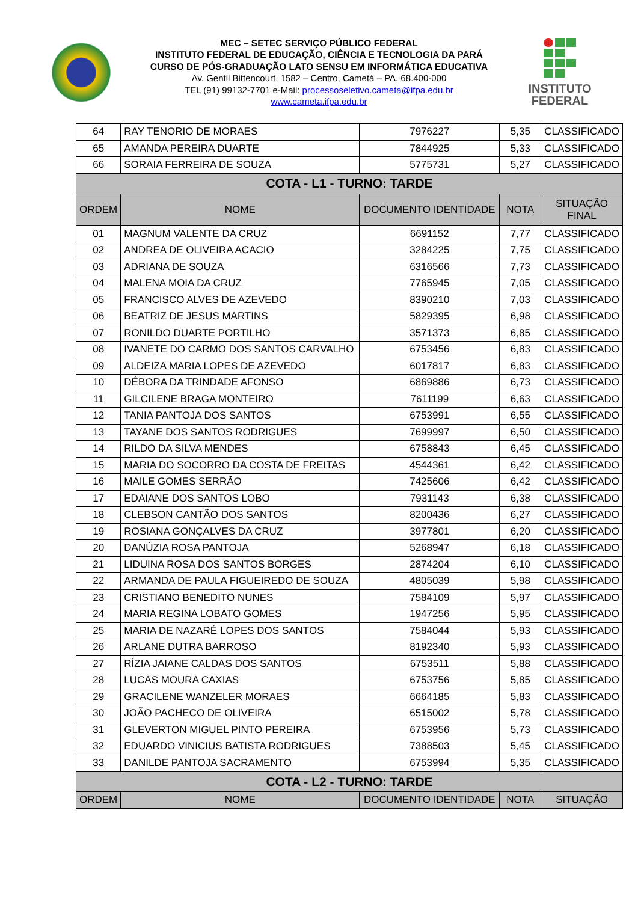MEC – SETEC SERVIÇO PÚBLICO FEDERAL
INSTITUTO FEDERAL DE EDUCAÇÃO, CIÊNCIA E TECNOLOGIA DA PARÁ
CURSO DE PÓS-GRADUAÇÃO LATO SENSU EM INFORMÁTICA EDUCATIVA
Av. Gentil Bittencourt, 1582 – Centro, Cametá – PA, 68.400-000
TEL (91) 99132-7701 e-Mail: processoseletivo.cameta@ifpa.edu.br
www.cameta.ifpa.edu.br
INSTITUTO
FEDERAL
| 64 | RAY TENORIO DE MORAES | 7976227 | 5,35 | CLASSIFICADO |
| 65 | AMANDA PEREIRA DUARTE | 7844925 | 5,33 | CLASSIFICADO |
| 66 | SORAIA FERREIRA DE SOUZA | 5775731 | 5,27 | CLASSIFICADO |
| COTA - L1 - TURNO: TARDE | | | | |
| ORDEM | NOME | DOCUMENTO IDENTIDADE | NOTA | SITUAÇÃO FINAL |
| 01 | MAGNUM VALENTE DA CRUZ | 6691152 | 7,77 | CLASSIFICADO |
| 02 | ANDREA DE OLIVEIRA ACACIO | 3284225 | 7,75 | CLASSIFICADO |
| 03 | ADRIANA DE SOUZA | 6316566 | 7,73 | CLASSIFICADO |
| 04 | MALENA MOIA DA CRUZ | 7765945 | 7,05 | CLASSIFICADO |
| 05 | FRANCISCO ALVES DE AZEVEDO | 8390210 | 7,03 | CLASSIFICADO |
| 06 | BEATRIZ DE JESUS MARTINS | 5829395 | 6,98 | CLASSIFICADO |
| 07 | RONILDO DUARTE PORTILHO | 3571373 | 6,85 | CLASSIFICADO |
| 08 | IVANETE DO CARMO DOS SANTOS CARVALHO | 6753456 | 6,83 | CLASSIFICADO |
| 09 | ALDEIZA MARIA LOPES DE AZEVEDO | 6017817 | 6,83 | CLASSIFICADO |
| 10 | DÉBORA DA TRINDADE AFONSO | 6869886 | 6,73 | CLASSIFICADO |
| 11 | GILCILENE BRAGA MONTEIRO | 7611199 | 6,63 | CLASSIFICADO |
| 12 | TANIA PANTOJA DOS SANTOS | 6753991 | 6,55 | CLASSIFICADO |
| 13 | TAYANE DOS SANTOS RODRIGUES | 7699997 | 6,50 | CLASSIFICADO |
| 14 | RILDO DA SILVA MENDES | 6758843 | 6,45 | CLASSIFICADO |
| 15 | MARIA DO SOCORRO DA COSTA DE FREITAS | 4544361 | 6,42 | CLASSIFICADO |
| 16 | MAILE GOMES SERRÃO | 7425606 | 6,42 | CLASSIFICADO |
| 17 | EDAIANE DOS SANTOS LOBO | 7931143 | 6,38 | CLASSIFICADO |
| 18 | CLEBSON CANTÃO DOS SANTOS | 8200436 | 6,27 | CLASSIFICADO |
| 19 | ROSIANA GONÇALVES DA CRUZ | 3977801 | 6,20 | CLASSIFICADO |
| 20 | DANÚZIA ROSA PANTOJA | 5268947 | 6,18 | CLASSIFICADO |
| 21 | LIDUINA ROSA DOS SANTOS BORGES | 2874204 | 6,10 | CLASSIFICADO |
| 22 | ARMANDA DE PAULA FIGUEIREDO DE SOUZA | 4805039 | 5,98 | CLASSIFICADO |
| 23 | CRISTIANO BENEDITO NUNES | 7584109 | 5,97 | CLASSIFICADO |
| 24 | MARIA REGINA LOBATO GOMES | 1947256 | 5,95 | CLASSIFICADO |
| 25 | MARIA DE NAZARÉ LOPES DOS SANTOS | 7584044 | 5,93 | CLASSIFICADO |
| 26 | ARLANE DUTRA BARROSO | 8192340 | 5,93 | CLASSIFICADO |
| 27 | RÍZIA JAIANE CALDAS DOS SANTOS | 6753511 | 5,88 | CLASSIFICADO |
| 28 | LUCAS MOURA CAXIAS | 6753756 | 5,85 | CLASSIFICADO |
| 29 | GRACILENE WANZELER MORAES | 6664185 | 5,83 | CLASSIFICADO |
| 30 | JOÃO PACHECO DE OLIVEIRA | 6515002 | 5,78 | CLASSIFICADO |
| 31 | GLEVERTON MIGUEL PINTO PEREIRA | 6753956 | 5,73 | CLASSIFICADO |
| 32 | EDUARDO VINICIUS BATISTA RODRIGUES | 7388503 | 5,45 | CLASSIFICADO |
| 33 | DANILDE PANTOJA SACRAMENTO | 6753994 | 5,35 | CLASSIFICADO |
| COTA - L2 - TURNO: TARDE | | | | |
| ORDEM | NOME | DOCUMENTO IDENTIDADE | NOTA | SITUAÇÃO |